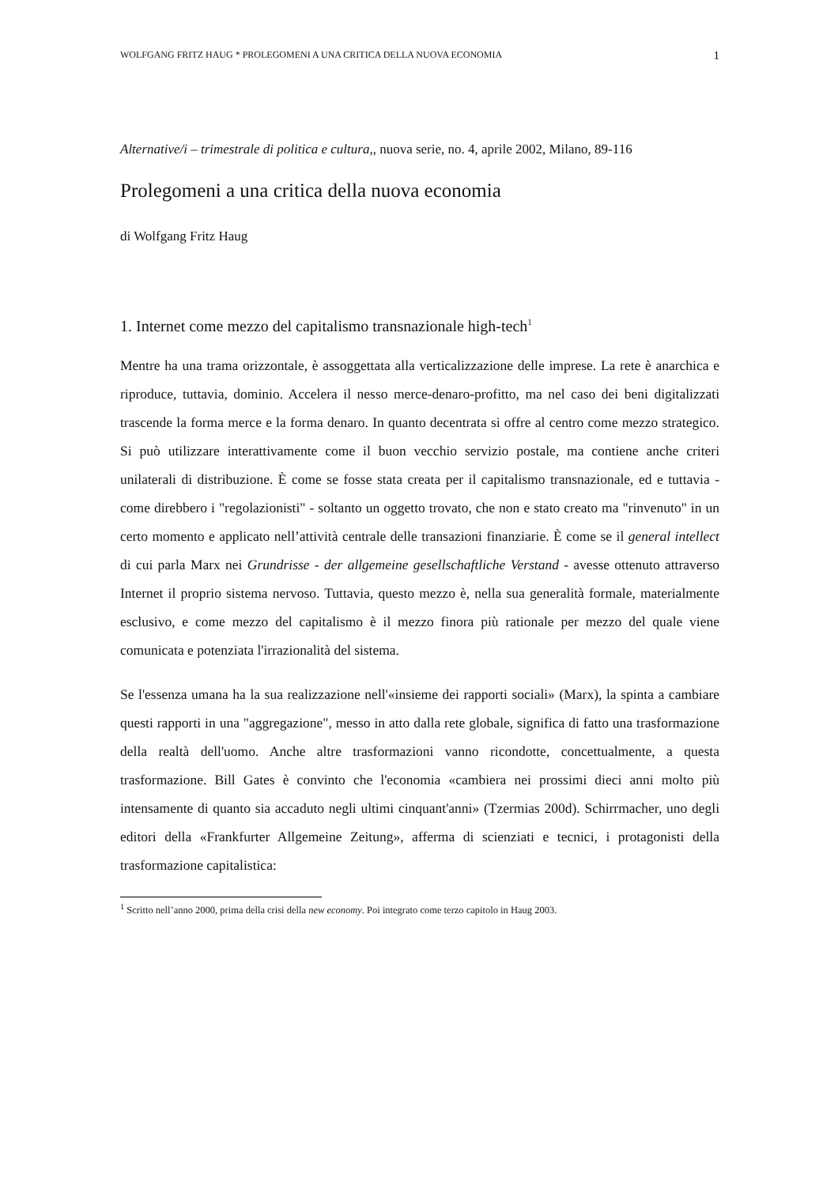WOLFGANG FRITZ HAUG * PROLEGOMENI A UNA CRITICA DELLA NUOVA ECONOMIA 1
Alternative/i – trimestrale di politica e cultura,, nuova serie, no. 4, aprile 2002, Milano, 89-116
Prolegomeni a una critica della nuova economia
di Wolfgang Fritz Haug
1. Internet come mezzo del capitalismo transnazionale high-tech<sup>1</sup>
Mentre ha una trama orizzontale, è assoggettata alla verticalizzazione delle imprese. La rete è anarchica e riproduce, tuttavia, dominio. Accelera il nesso merce-denaro-profitto, ma nel caso dei beni digitalizzati trascende la forma merce e la forma denaro. In quanto decentrata si offre al centro come mezzo strategico. Si può utilizzare interattivamente come il buon vecchio servizio postale, ma contiene anche criteri unilaterali di distribuzione. È come se fosse stata creata per il capitalismo transnazionale, ed e tuttavia - come direbbero i "regolazionisti" - soltanto un oggetto trovato, che non e stato creato ma "rinvenuto" in un certo momento e applicato nell’attività centrale delle transazioni finanziarie. È come se il general intellect di cui parla Marx nei Grundrisse - der allgemeine gesellschaftliche Verstand - avesse ottenuto attraverso Internet il proprio sistema nervoso. Tuttavia, questo mezzo è, nella sua generalità formale, materialmente esclusivo, e come mezzo del capitalismo è il mezzo finora più rationale per mezzo del quale viene comunicata e potenziata l'irrazionalità del sistema.
Se l'essenza umana ha la sua realizzazione nell'«insieme dei rapporti sociali» (Marx), la spinta a cambiare questi rapporti in una "aggregazione", messo in atto dalla rete globale, significa di fatto una trasformazione della realtà dell'uomo. Anche altre trasformazioni vanno ricondotte, concettualmente, a questa trasformazione. Bill Gates è convinto che l'economia «cambiera nei prossimi dieci anni molto più intensamente di quanto sia accaduto negli ultimi cinquant'anni» (Tzermias 200d). Schirrmacher, uno degli editori della «Frankfurter Allgemeine Zeitung», afferma di scienziati e tecnici, i protagonisti della trasformazione capitalistica:
<sup>1</sup> Scritto nell’anno 2000, prima della crisi della new economy. Poi integrato come terzo capitolo in Haug 2003.